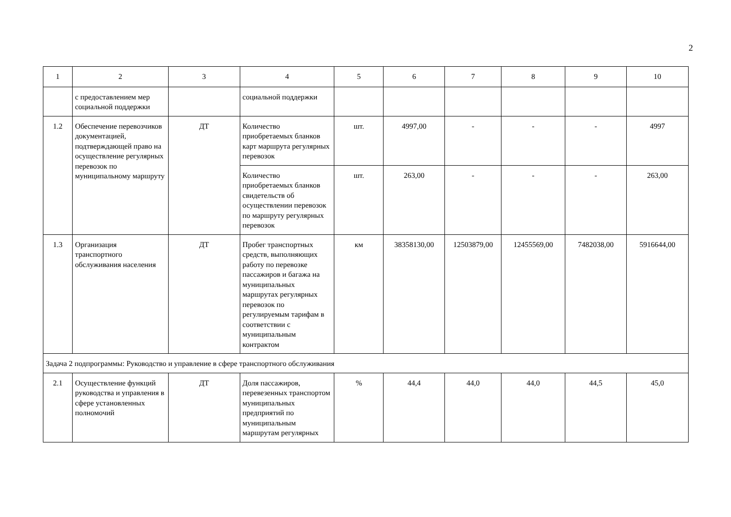2
| 1 | 2 | 3 | 4 | 5 | 6 | 7 | 8 | 9 | 10 |
| --- | --- | --- | --- | --- | --- | --- | --- | --- | --- |
| | с предоставлением мер социальной поддержки | | социальной поддержки | | | | | | |
| 1.2 | Обеспечение перевозчиков документацией, подтверждающей право на осуществление регулярных перевозок по муниципальному маршруту | ДТ | Количество приобретаемых бланков карт маршрута регулярных перевозок | шт. | 4997,00 | - | - | - | 4997 |
| | | | Количество приобретаемых бланков свидетельств об осуществлении перевозок по маршруту регулярных перевозок | шт. | 263,00 | - | - | - | 263,00 |
| 1.3 | Организация транспортного обслуживания населения | ДТ | Пробег транспортных средств, выполняющих работу по перевозке пассажиров и багажа на муниципальных маршрутах регулярных перевозок по регулируемым тарифам в соответствии с муниципальным контрактом | км | 38358130,00 | 12503879,00 | 12455569,00 | 7482038,00 | 5916644,00 |
| Задача 2 подпрограммы: Руководство и управление в сфере транспортного обслуживания | | | | | | | | | |
| 2.1 | Осуществление функций руководства и управления в сфере установленных полномочий | ДТ | Доля пассажиров, перевезенных транспортом муниципальных предприятий по муниципальным маршрутам регулярных | % | 44,4 | 44,0 | 44,0 | 44,5 | 45,0 |